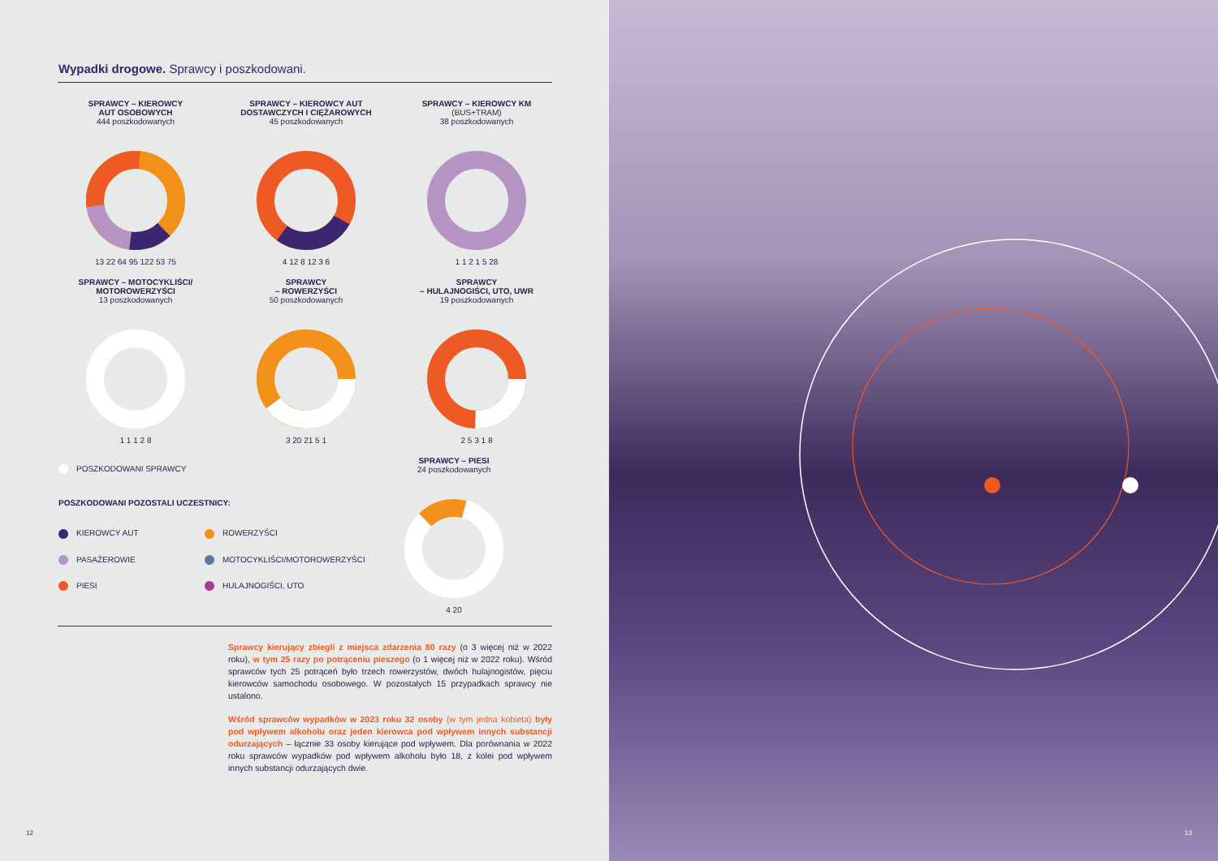Wypadki drogowe. Sprawcy i poszkodowani.
SPRAWCY – KIEROWCY
AUT OSOBOWYCH
444 poszkodowanych13 22 64 95 122 53 75
SPRAWCY – KIEROWCY AUT
DOSTAWCZYCH I CIĘŻAROWYCH
45 poszkodowanych4 12 8 12 3 6
SPRAWCY – KIEROWCY KM
(BUS+TRAM)
38 poszkodowanych1 1 2 1 5 28
SPRAWCY – MOTOCYKLIŚCI/
MOTOROWERZYŚCI
13 poszkodowanych1 1 1 2 8
SPRAWCY
– ROWERZYŚCI
50 poszkodowanych3 20 21 5 1
SPRAWCY
– HULAJNOGIŚCI, UTO, UWR
19 poszkodowanych2 5 3 1 8
POSZKODOWANI SPRAWCY
POSZKODOWANI POZOSTALI UCZESTNICY:
KIEROWCY AUT
ROWERZYŚCI
PASAŻEROWIE
MOTOCYKLIŚCI/MOTOROWERZYŚCI
PIESI
HULAJNOGIŚCI, UTO
SPRAWCY – PIESI
24 poszkodowanych4 20
Sprawcy kierujący zbiegli z miejsca zdarzenia 80 razy (o 3 więcej niż w 2022 roku), w tym 25 razy po potrąceniu pieszego (o 1 więcej niż w 2022 roku). Wśród sprawców tych 25 potrąceń było trzech rowerzystów, dwóch hulajnogistów, pięciu kierowców samochodu osobowego. W pozostałych 15 przypadkach sprawcy nie ustalono.
Wśród sprawców wypadków w 2023 roku 32 osoby (w tym jedna kobieta) były pod wpływem alkoholu oraz jeden kierowca pod wpływem innych substancji odurzających – łącznie 33 osoby kierujące pod wpływem. Dla porównania w 2022 roku sprawców wypadków pod wpływem alkoholu było 18, z kolei pod wpływem innych substancji odurzających dwie.
12
13